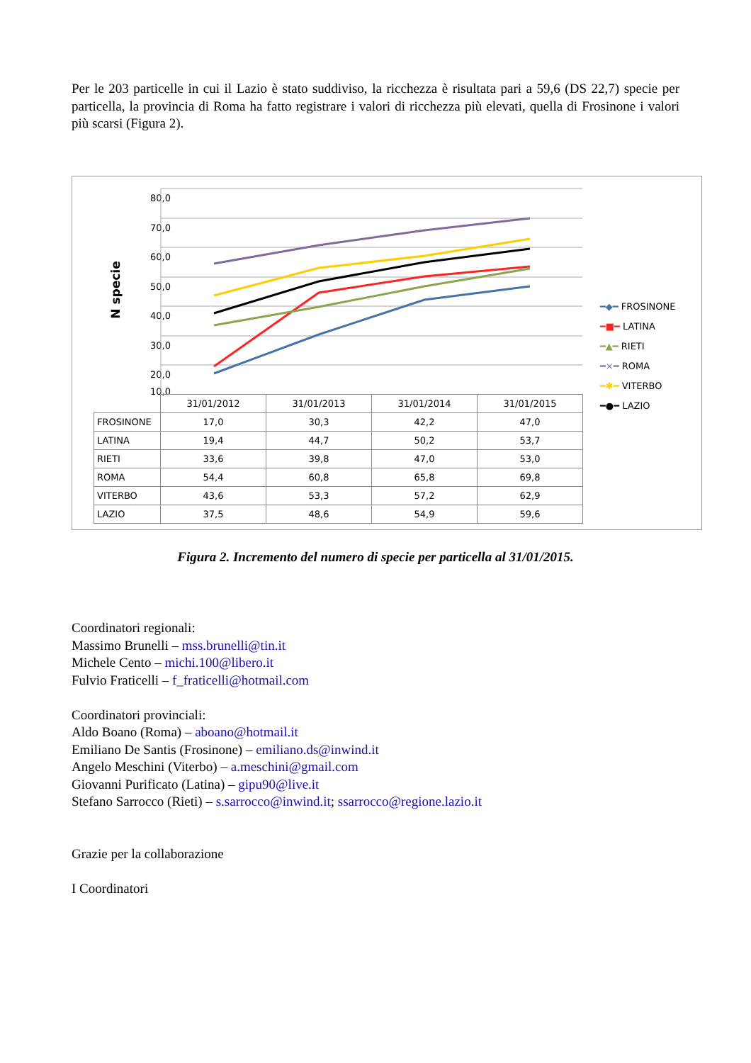Per le 203 particelle in cui il Lazio è stato suddiviso, la ricchezza è risultata pari a 59,6 (DS 22,7) specie per particella, la provincia di Roma ha fatto registrare i valori di ricchezza più elevati, quella di Frosinone i valori più scarsi (Figura 2).
N specie
80,0
70,0
60,0
50,0
40,0
30,0
20,0
10,0
| | 31/01/2012 | 31/01/2013 | 31/01/2014 | 31/01/2015 |
| FROSINONE | 17,0 | 30,3 | 42,2 | 47,0 |
| LATINA | 19,4 | 44,7 | 50,2 | 53,7 |
| RIETI | 33,6 | 39,8 | 47,0 | 53,0 |
| ROMA | 54,4 | 60,8 | 65,8 | 69,8 |
| VITERBO | 43,6 | 53,3 | 57,2 | 62,9 |
| LAZIO | 37,5 | 48,6 | 54,9 | 59,6 |
━◆━ FROSINONE
━■━ LATINA
━▲━ RIETI
━×━ ROMA
━✱━ VITERBO
━●━ LAZIO
Figura 2. Incremento del numero di specie per particella al 31/01/2015.
Coordinatori regionali:
Massimo Brunelli – mss.brunelli@tin.it
Michele Cento – michi.100@libero.it
Fulvio Fraticelli – f_fraticelli@hotmail.com
Coordinatori provinciali:
Aldo Boano (Roma) – aboano@hotmail.it
Emiliano De Santis (Frosinone) – emiliano.ds@inwind.it
Angelo Meschini (Viterbo) – a.meschini@gmail.com
Giovanni Purificato (Latina) – gipu90@live.it
Stefano Sarrocco (Rieti) – s.sarrocco@inwind.it; ssarrocco@regione.lazio.it
Grazie per la collaborazione
I Coordinatori